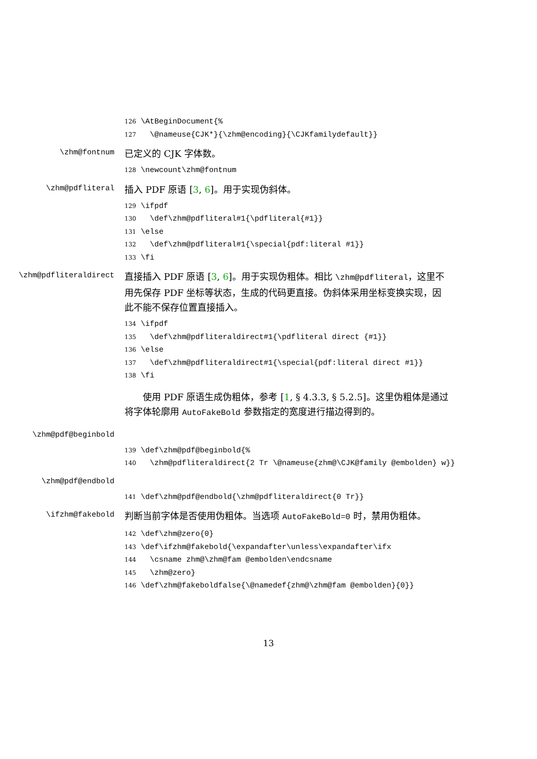126 \AtBeginDocument{% 127 \@nameuse{CJK*}{\zhm@encoding}{\CJKfamilydefault}}
\zhm@fontnum
已定义的 CJK 字体数。
128 \newcount\zhm@fontnum
\zhm@pdfliteral
插入 PDF 原语 [3, 6]。用于实现伪斜体。
129 \ifpdf 130 \def\zhm@pdfliteral#1{\pdfliteral{#1}} 131 \else 132 \def\zhm@pdfliteral#1{\special{pdf:literal #1}} 133 \fi
\zhm@pdfliteraldirect
直接插入 PDF 原语 [3, 6]。用于实现伪粗体。相比 \zhm@pdfliteral，这里不用先保存 PDF 坐标等状态，生成的代码更直接。伪斜体采用坐标变换实现，因此不能不保存位置直接插入。
134 \ifpdf 135 \def\zhm@pdfliteraldirect#1{\pdfliteral direct {#1}} 136 \else 137 \def\zhm@pdfliteraldirect#1{\special{pdf:literal direct #1}} 138 \fi
使用 PDF 原语生成伪粗体，参考 [1, § 4.3.3, § 5.2.5]。这里伪粗体是通过将字体轮廓用 AutoFakeBold 参数指定的宽度进行描边得到的。
\zhm@pdf@beginbold
139 \def\zhm@pdf@beginbold{% 140 \zhm@pdfliteraldirect{2 Tr \@nameuse{zhm@\CJK@family @embolden} w}}
\zhm@pdf@endbold
141 \def\zhm@pdf@endbold{\zhm@pdfliteraldirect{0 Tr}}
\ifzhm@fakebold
判断当前字体是否使用伪粗体。当选项 AutoFakeBold=0 时，禁用伪粗体。
142 \def\zhm@zero{0} 143 \def\ifzhm@fakebold{\expandafter\unless\expandafter\ifx 144 \csname zhm@\zhm@fam @embolden\endcsname 145 \zhm@zero} 146 \def\zhm@fakeboldfalse{\@namedef{zhm@\zhm@fam @embolden}{0}}
13